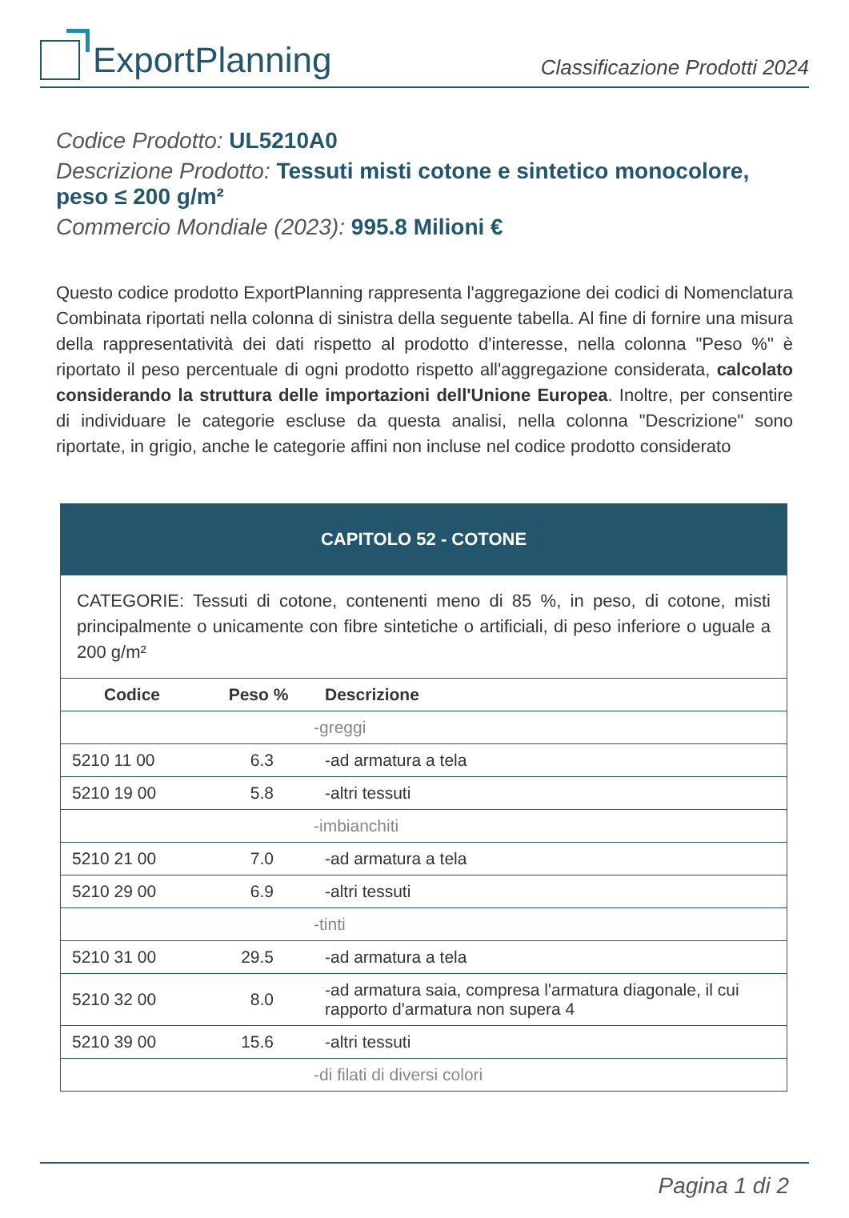ExportPlanning
Classificazione Prodotti 2024
Codice Prodotto: UL5210A0
Descrizione Prodotto: Tessuti misti cotone e sintetico monocolore, peso ≤ 200 g/m²
Commercio Mondiale (2023): 995.8 Milioni €
Questo codice prodotto ExportPlanning rappresenta l'aggregazione dei codici di Nomenclatura Combinata riportati nella colonna di sinistra della seguente tabella. Al fine di fornire una misura della rappresentatività dei dati rispetto al prodotto d'interesse, nella colonna "Peso %" è riportato il peso percentuale di ogni prodotto rispetto all'aggregazione considerata, calcolato considerando la struttura delle importazioni dell'Unione Europea. Inoltre, per consentire di individuare le categorie escluse da questa analisi, nella colonna "Descrizione" sono riportate, in grigio, anche le categorie affini non incluse nel codice prodotto considerato
| CAPITOLO 52 - COTONE | | |
| --- | --- | --- |
| CATEGORIE: Tessuti di cotone, contenenti meno di 85 %, in peso, di cotone, misti principalmente o unicamente con fibre sintetiche o artificiali, di peso inferiore o uguale a 200 g/m² | | |
| Codice | Peso % | Descrizione |
| | | -greggi |
| 5210 11 00 | 6.3 | -ad armatura a tela |
| 5210 19 00 | 5.8 | -altri tessuti |
| | | -imbianchiti |
| 5210 21 00 | 7.0 | -ad armatura a tela |
| 5210 29 00 | 6.9 | -altri tessuti |
| | | -tinti |
| 5210 31 00 | 29.5 | -ad armatura a tela |
| 5210 32 00 | 8.0 | -ad armatura saia, compresa l'armatura diagonale, il cui rapporto d'armatura non supera 4 |
| 5210 39 00 | 15.6 | -altri tessuti |
| | | -di filati di diversi colori |
Pagina 1 di 2